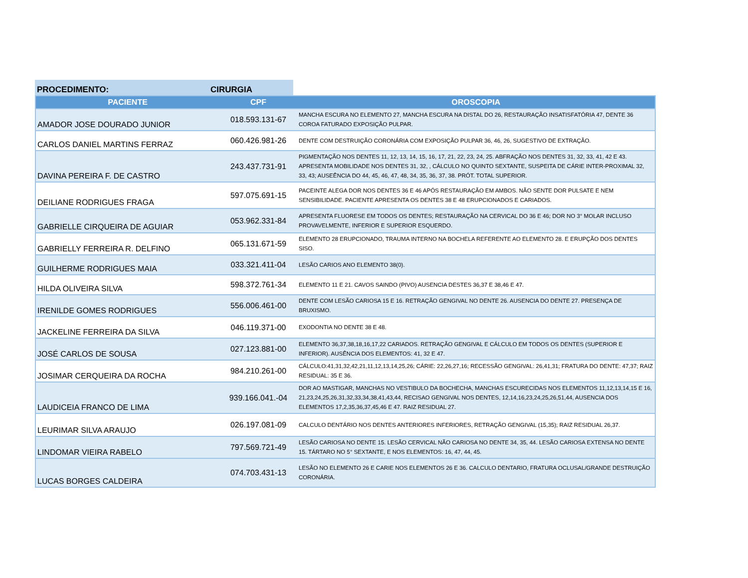PROCEDIMENTO:
CIRURGIA
| PACIENTE | CPF | OROSCOPIA |
| --- | --- | --- |
| AMADOR JOSE DOURADO JUNIOR | 018.593.131-67 | MANCHA ESCURA NO ELEMENTO 27, MANCHA ESCURA NA DISTAL DO 26, RESTAURAÇÃO INSATISFATÓRIA 47, DENTE 36 COROA FATURADO EXPOSIÇÃO PULPAR. |
| CARLOS DANIEL MARTINS FERRAZ | 060.426.981-26 | DENTE COM DESTRUIÇÃO CORONÁRIA COM EXPOSIÇÃO PULPAR 36, 46, 26, SUGESTIVO DE EXTRAÇÃO. |
| DAVINA PEREIRA F. DE CASTRO | 243.437.731-91 | PIGMENTAÇÃO NOS DENTES 11, 12, 13, 14, 15, 16, 17, 21, 22, 23, 24, 25. ABFRAÇÃO NOS DENTES 31, 32, 33, 41, 42 E 43. APRESENTA MOBILIDADE NOS DENTES 31, 32, , CÁLCULO NO QUINTO SEXTANTE, SUSPEITA DE CÁRIE INTER-PROXIMAL 32, 33, 43; AUSEÊNCIA DO 44, 45, 46, 47, 48, 34, 35, 36, 37, 38. PRÓT. TOTAL SUPERIOR. |
| DEILIANE RODRIGUES FRAGA | 597.075.691-15 | PACEINTE ALEGA DOR NOS DENTES 36 E 46 APÓS RESTAURAÇÃO EM AMBOS. NÃO SENTE DOR PULSATE E NEM SENSIBILIDADE. PACIENTE APRESENTA OS DENTES 38 E 48 ERUPCIONADOS E CARIADOS. |
| GABRIELLE CIRQUEIRA DE AGUIAR | 053.962.331-84 | APRESENTA FLUORESE EM TODOS OS DENTES; RESTAURAÇÃO NA CERVICAL DO 36 E 46; DOR NO 3° MOLAR INCLUSO PROVAVELMENTE, INFERIOR E SUPERIOR ESQUERDO. |
| GABRIELLY FERREIRA R. DELFINO | 065.131.671-59 | ELEMENTO 28 ERUPCIONADO, TRAUMA INTERNO NA BOCHELA REFERENTE AO ELEMENTO 28. E ERUPÇÃO DOS DENTES SISO. |
| GUILHERME RODRIGUES MAIA | 033.321.411-04 | LESÃO CARIOS ANO ELEMENTO 38(0). |
| HILDA OLIVEIRA SILVA | 598.372.761-34 | ELEMENTO 11 E 21. CAVOS SAINDO (PIVO) AUSENCIA DESTES 36,37 E 38,46 E 47. |
| IRENILDE GOMES RODRIGUES | 556.006.461-00 | DENTE COM LESÃO CARIOSA 15 E 16. RETRAÇÃO GENGIVAL NO DENTE 26. AUSENCIA DO DENTE 27. PRESENÇA DE BRUXISMO. |
| JACKELINE FERREIRA DA SILVA | 046.119.371-00 | EXODONTIA NO DENTE 38 E 48. |
| JOSÉ CARLOS DE SOUSA | 027.123.881-00 | ELEMENTO 36,37,38,18,16,17,22 CARIADOS. RETRAÇÃO GENGIVAL E CÁLCULO EM TODOS OS DENTES (SUPERIOR E INFERIOR). AUSÊNCIA DOS ELEMENTOS: 41, 32 E 47. |
| JOSIMAR CERQUEIRA DA ROCHA | 984.210.261-00 | CÁLCULO:41,31,32,42,21,11,12,13,14,25,26; CÁRIE: 22,26,27,16; RECESSÃO GENGIVAL: 26,41,31; FRATURA DO DENTE: 47,37; RAIZ RESIDUAL: 35 E 36. |
| LAUDICEIA FRANCO DE LIMA | 939.166.041.-04 | DOR AO MASTIGAR, MANCHAS NO VESTIBULO DA BOCHECHA, MANCHAS ESCURECIDAS NOS ELEMENTOS 11,12,13,14,15 E 16, 21,23,24,25,26,31,32,33,34,38,41,43,44, RECISAO GENGIVAL NOS DENTES, 12,14,16,23,24,25,26,51,44, AUSENCIA DOS ELEMENTOS 17,2,35,36,37,45,46 E 47. RAIZ RESIDUAL 27. |
| LEURIMAR SILVA ARAUJO | 026.197.081-09 | CALCULO DENTÁRIO NOS DENTES ANTERIORES INFERIORES, RETRAÇÃO GENGIVAL (15,35); RAIZ RESIDUAL 26,37. |
| LINDOMAR VIEIRA RABELO | 797.569.721-49 | LESÃO CARIOSA NO DENTE 15. LESÃO CERVICAL NÃO CARIOSA NO DENTE 34, 35, 44. LESÃO CARIOSA EXTENSA NO DENTE 15. TÁRTARO NO 5° SEXTANTE, E NOS ELEMENTOS: 16, 47, 44, 45. |
| LUCAS BORGES CALDEIRA | 074.703.431-13 | LESÃO NO ELEMENTO 26 E CARIE NOS ELEMENTOS 26 E 36. CALCULO DENTARIO, FRATURA OCLUSAL/GRANDE DESTRUIÇÃO CORONÁRIA. |